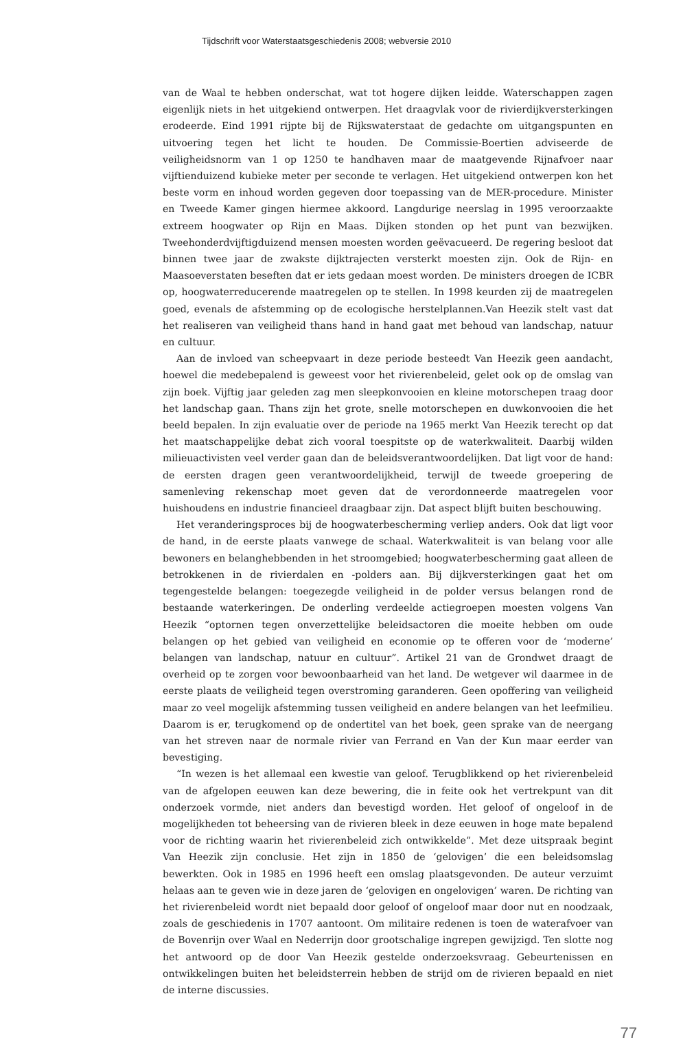Tijdschrift voor Waterstaatsgeschiedenis 2008; webversie 2010
van de Waal te hebben onderschat, wat tot hogere dijken leidde. Waterschappen zagen eigenlijk niets in het uitgekiend ontwerpen. Het draagvlak voor de rivierdijkversterkingen erodeerde. Eind 1991 rijpte bij de Rijkswaterstaat de gedachte om uitgangspunten en uitvoering tegen het licht te houden. De Commissie-Boertien adviseerde de veiligheidsnorm van 1 op 1250 te handhaven maar de maatgevende Rijnafvoer naar vijftienduizend kubieke meter per seconde te verlagen. Het uitgekiend ontwerpen kon het beste vorm en inhoud worden gegeven door toepassing van de MER-procedure. Minister en Tweede Kamer gingen hiermee akkoord. Langdurige neerslag in 1995 veroorzaakte extreem hoogwater op Rijn en Maas. Dijken stonden op het punt van bezwijken. Tweehonderdvijftigduizend mensen moesten worden geëvacueerd. De regering besloot dat binnen twee jaar de zwakste dijktrajecten versterkt moesten zijn. Ook de Rijn- en Maasoeverstaten beseften dat er iets gedaan moest worden. De ministers droegen de ICBR op, hoogwaterreducerende maatregelen op te stellen. In 1998 keurden zij de maatregelen goed, evenals de afstemming op de ecologische herstelplannen.Van Heezik stelt vast dat het realiseren van veiligheid thans hand in hand gaat met behoud van landschap, natuur en cultuur.
Aan de invloed van scheepvaart in deze periode besteedt Van Heezik geen aandacht, hoewel die medebepalend is geweest voor het rivierenbeleid, gelet ook op de omslag van zijn boek. Vijftig jaar geleden zag men sleepkonvooien en kleine motorschepen traag door het landschap gaan. Thans zijn het grote, snelle motorschepen en duwkonvooien die het beeld bepalen. In zijn evaluatie over de periode na 1965 merkt Van Heezik terecht op dat het maatschappelijke debat zich vooral toespitste op de waterkwaliteit. Daarbij wilden milieuactivisten veel verder gaan dan de beleidsverantwoordelijken. Dat ligt voor de hand: de eersten dragen geen verantwoordelijkheid, terwijl de tweede groepering de samenleving rekenschap moet geven dat de verordonneerde maatregelen voor huishoudens en industrie financieel draagbaar zijn. Dat aspect blijft buiten beschouwing.
Het veranderingsproces bij de hoogwaterbescherming verliep anders. Ook dat ligt voor de hand, in de eerste plaats vanwege de schaal. Waterkwaliteit is van belang voor alle bewoners en belanghebbenden in het stroomgebied; hoogwaterbescherming gaat alleen de betrokkenen in de rivierdalen en -polders aan. Bij dijkversterkingen gaat het om tegengestelde belangen: toegezegde veiligheid in de polder versus belangen rond de bestaande waterkeringen. De onderling verdeelde actiegroepen moesten volgens Van Heezik “optornen tegen onverzettelijke beleidsactoren die moeite hebben om oude belangen op het gebied van veiligheid en economie op te offeren voor de ‘moderne’ belangen van landschap, natuur en cultuur”. Artikel 21 van de Grondwet draagt de overheid op te zorgen voor bewoonbaarheid van het land. De wetgever wil daarmee in de eerste plaats de veiligheid tegen overstroming garanderen. Geen opoffering van veiligheid maar zo veel mogelijk afstemming tussen veiligheid en andere belangen van het leefmilieu. Daarom is er, terugkomend op de ondertitel van het boek, geen sprake van de neergang van het streven naar de normale rivier van Ferrand en Van der Kun maar eerder van bevestiging.
“In wezen is het allemaal een kwestie van geloof. Terugblikkend op het rivierenbeleid van de afgelopen eeuwen kan deze bewering, die in feite ook het vertrekpunt van dit onderzoek vormde, niet anders dan bevestigd worden. Het geloof of ongeloof in de mogelijkheden tot beheersing van de rivieren bleek in deze eeuwen in hoge mate bepalend voor de richting waarin het rivierenbeleid zich ontwikkelde”. Met deze uitspraak begint Van Heezik zijn conclusie. Het zijn in 1850 de ‘gelovigen’ die een beleidsomslag bewerkten. Ook in 1985 en 1996 heeft een omslag plaatsgevonden. De auteur verzuimt helaas aan te geven wie in deze jaren de ‘gelovigen en ongelovigen’ waren. De richting van het rivierenbeleid wordt niet bepaald door geloof of ongeloof maar door nut en noodzaak, zoals de geschiedenis in 1707 aantoont. Om militaire redenen is toen de waterafvoer van de Bovenrijn over Waal en Nederrijn door grootschalige ingrepen gewijzigd. Ten slotte nog het antwoord op de door Van Heezik gestelde onderzoeksvraag. Gebeurtenissen en ontwikkelingen buiten het beleidsterrein hebben de strijd om de rivieren bepaald en niet de interne discussies.
77